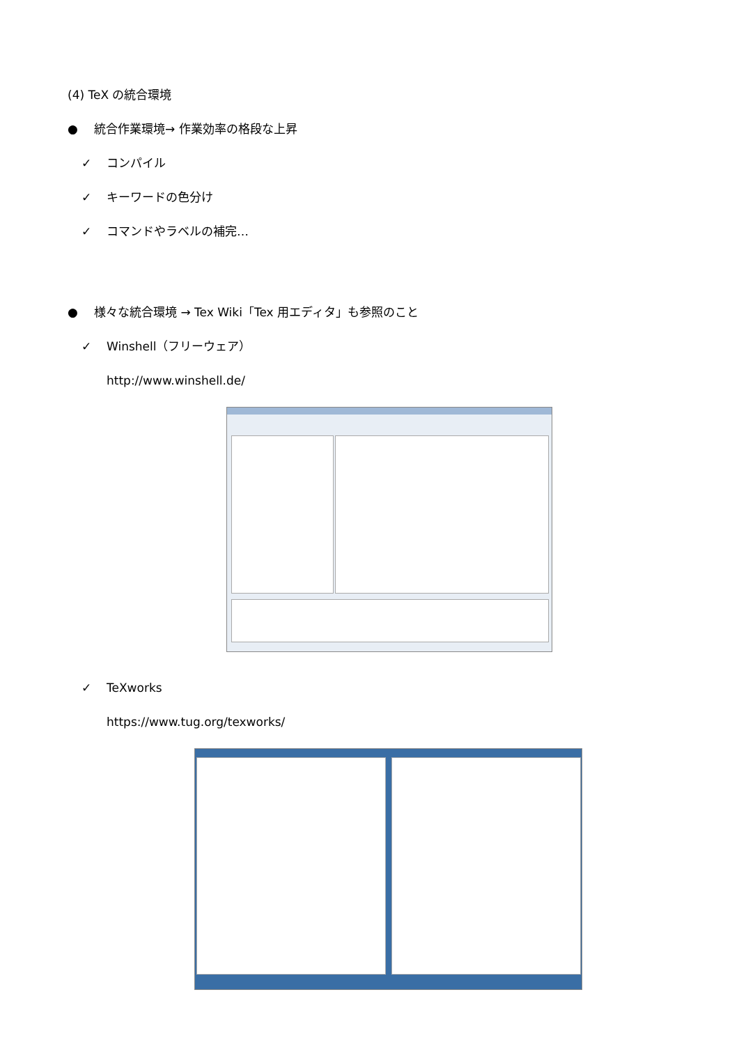(4) TeX の統合環境
● 統合作業環境→ 作業効率の格段な上昇
✓ コンパイル
✓ キーワードの色分け
✓ コマンドやラベルの補完…
● 様々な統合環境 → Tex Wiki「Tex 用エディタ」も参照のこと
✓ Winshell（フリーウェア）
http://www.winshell.de/
✓ TeXworks
https://www.tug.org/texworks/